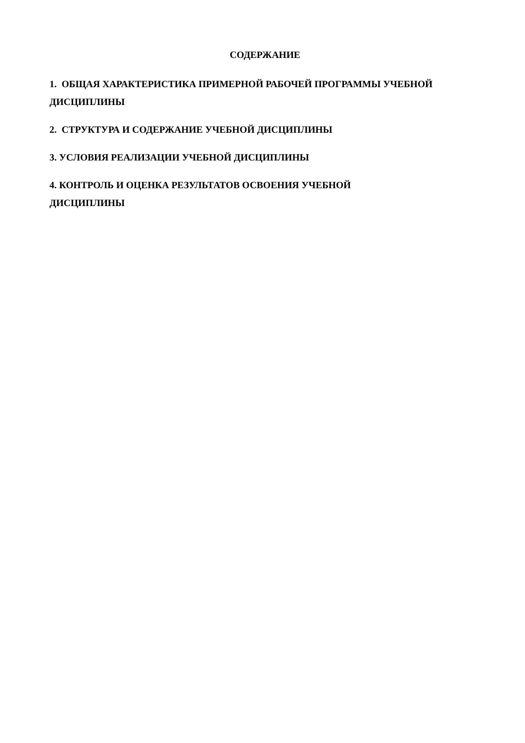СОДЕРЖАНИЕ
1. ОБЩАЯ ХАРАКТЕРИСТИКА ПРИМЕРНОЙ РАБОЧЕЙ ПРОГРАММЫ УЧЕБНОЙ ДИСЦИПЛИНЫ
2. СТРУКТУРА И СОДЕРЖАНИЕ УЧЕБНОЙ ДИСЦИПЛИНЫ
3. УСЛОВИЯ РЕАЛИЗАЦИИ УЧЕБНОЙ ДИСЦИПЛИНЫ
4. КОНТРОЛЬ И ОЦЕНКА РЕЗУЛЬТАТОВ ОСВОЕНИЯ УЧЕБНОЙ
ДИСЦИПЛИНЫ